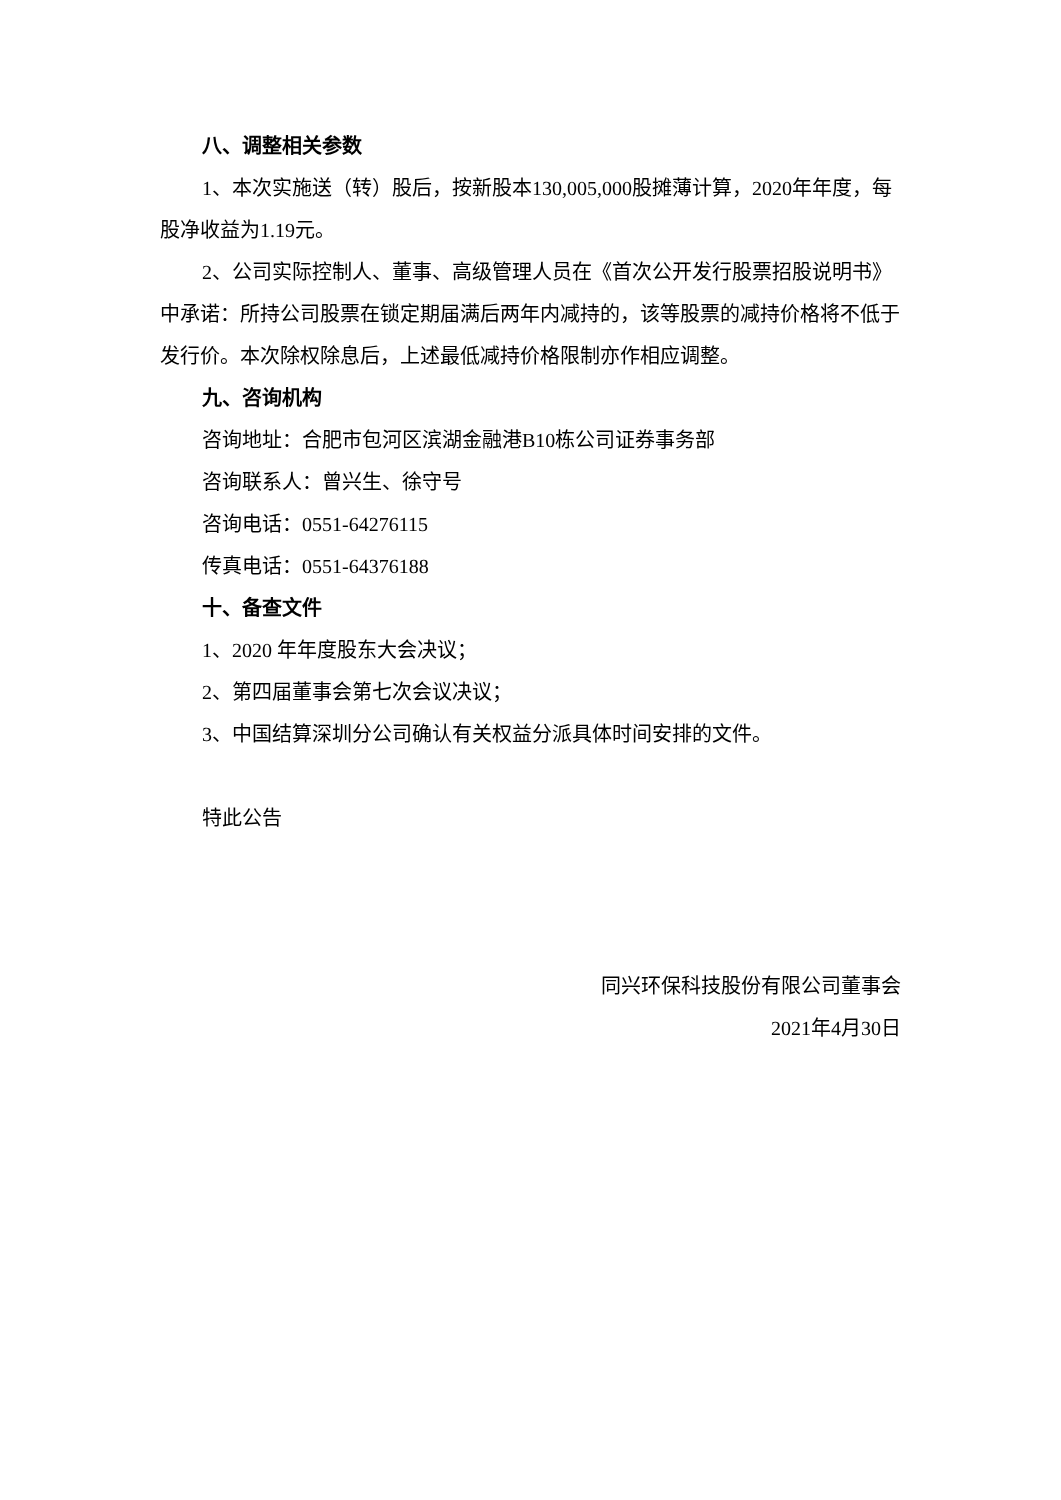八、调整相关参数
1、本次实施送（转）股后，按新股本130,005,000股摊薄计算，2020年年度，每股净收益为1.19元。
2、公司实际控制人、董事、高级管理人员在《首次公开发行股票招股说明书》中承诺：所持公司股票在锁定期届满后两年内减持的，该等股票的减持价格将不低于发行价。本次除权除息后，上述最低减持价格限制亦作相应调整。
九、咨询机构
咨询地址：合肥市包河区滨湖金融港B10栋公司证券事务部
咨询联系人：曾兴生、徐守号
咨询电话：0551-64276115
传真电话：0551-64376188
十、备查文件
1、2020 年年度股东大会决议；
2、第四届董事会第七次会议决议；
3、中国结算深圳分公司确认有关权益分派具体时间安排的文件。
特此公告
同兴环保科技股份有限公司董事会
2021年4月30日